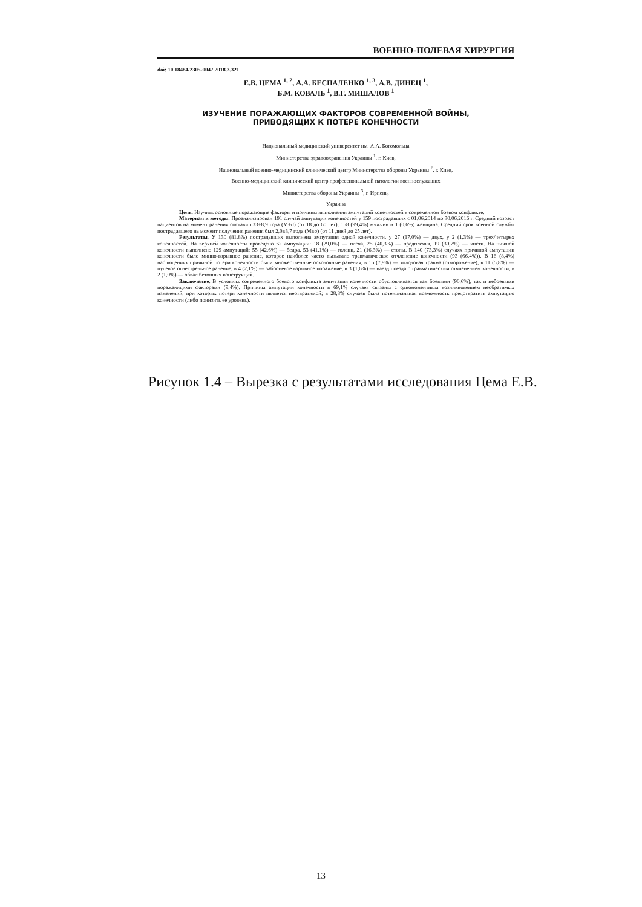ВОЕННО-ПОЛЕВАЯ ХИРУРГИЯ
doi: 10.18484/2305-0047.2018.3.321
Е.В. ЦЕМА <sup>1, 2</sup>, А.А. БЕСПАЛЕНКО <sup>1, 3</sup>, А.В. ДИНЕЦ <sup>1</sup>,
Б.М. КОВАЛЬ <sup>1</sup>, В.Г. МИШАЛОВ <sup>1</sup>
ИЗУЧЕНИЕ ПОРАЖАЮЩИХ ФАКТОРОВ СОВРЕМЕННОЙ ВОЙНЫ,
ПРИВОДЯЩИХ К ПОТЕРЕ КОНЕЧНОСТИ
Национальный медицинский университет им. А.А. Богомольца
Министерства здравоохранения Украины <sup>1</sup>, г. Киев,
Национальный военно-медицинский клинический центр Министерства обороны Украины <sup>2</sup>, г. Киев,
Военно-медицинский клинический центр профессиональной патологии военнослужащих
Министерства обороны Украины <sup>3</sup>, г. Ирпень,
Украина
Цель. Изучить основные поражающие факторы и причины выполнения ампутаций конечностей в современном боевом конфликте.
Материал и методы. Проанализирован 191 случай ампутации конечностей у 159 пострадавших с 01.06.2014 по 30.06.2016 г. Средний возраст пациентов на момент ранения составил 33±8,9 года (M±σ) (от 18 до 60 лет); 158 (99,4%) мужчин и 1 (0,6%) женщина. Средний срок военной службы пострадавшего на момент получения ранения был 2,0±3,7 года (M±σ) (от 11 дней до 25 лет).
Результаты. У 130 (81,8%) пострадавших выполнена ампутация одной конечности, у 27 (17,0%) — двух, у 2 (1,3%) — трех/четырех конечностей. На верхней конечности проведено 62 ампутации: 18 (29,0%) — плеча, 25 (40,3%) — предплечья, 19 (30,7%) — кисти. На нижней конечности выполнено 129 ампутаций: 55 (42,6%) — бедра, 53 (41,1%) — голени, 21 (16,3%) — стопы. В 140 (73,3%) случаях причиной ампутации конечности было минно-взрывное ранение, которое наиболее часто вызывало травматическое отчленение конечности (93 (66,4%)). В 16 (8,4%) наблюдениях причиной потери конечности были множественные осколочные ранения, в 15 (7,9%) — холодовая травма (отморожение), в 11 (5,8%) — пулевое огнестрельное ранение, в 4 (2,1%) — заброневое взрывное поражение, в 3 (1,6%) — наезд поезда с травматическим отчленением конечности, в 2 (1,0%) — обвал бетонных конструкций.
Заключение. В условиях современного боевого конфликта ампутация конечности обусловливается как боевыми (90,6%), так и небоевыми поражающими факторами (9,4%). Причины ампутации конечности в 69,1% случаев связаны с одномоментным возникновением необратимых изменений, при которых потеря конечности является неотвратимой; в 28,8% случаев была потенциальная возможность предотвратить ампутацию конечности (либо понизить ее уровень).
Рисунок 1.4 – Вырезка с результатами исследования Цема Е.В.
13